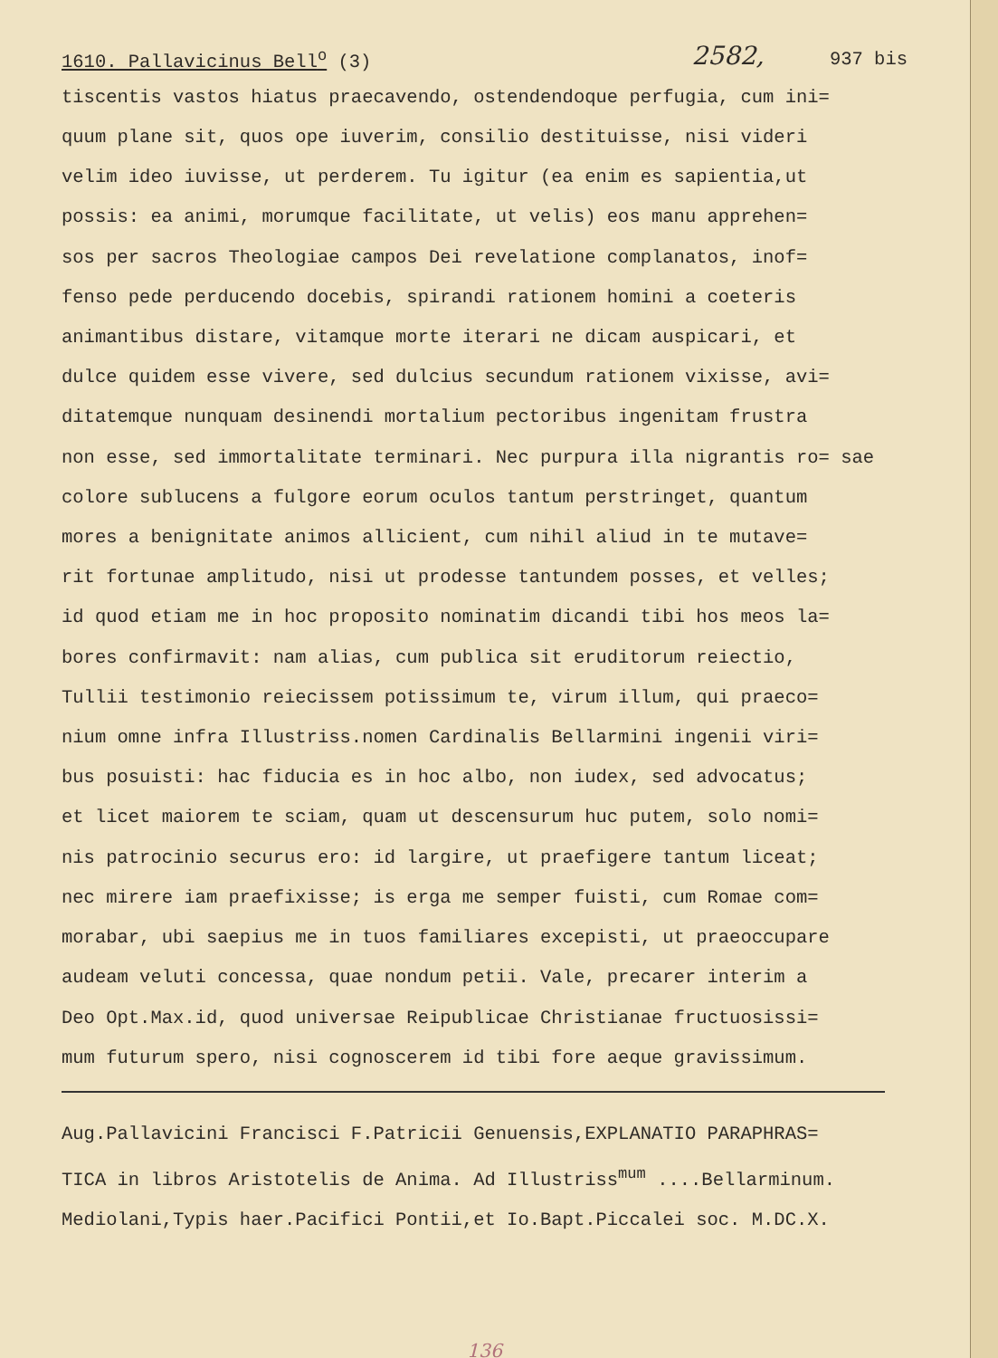1610. Pallavicinus Bell<sup>o</sup> (3) 2582, 937 bis
tiscentis vastos hiatus praecavendo, ostendendoque perfugia, cum ini= quum plane sit, quos ope iuverim, consilio destituisse, nisi videri velim ideo iuvisse, ut perderem. Tu igitur (ea enim es sapientia,ut possis: ea animi, morumque facilitate, ut velis) eos manu apprehen= sos per sacros Theologiae campos Dei revelatione complanatos, inof= fenso pede perducendo docebis, spirandi rationem homini a coeteris animantibus distare, vitamque morte iterari ne dicam auspicari, et dulce quidem esse vivere, sed dulcius secundum rationem vixisse, avi= ditatemque nunquam desinendi mortalium pectoribus ingenitam frustra non esse, sed immortalitate terminari. Nec purpura illa nigrantis ro= sae colore sublucens a fulgore eorum oculos tantum perstringet, quantum mores a benignitate animos allicient, cum nihil aliud in te mutave= rit fortunae amplitudo, nisi ut prodesse tantundem posses, et velles; id quod etiam me in hoc proposito nominatim dicandi tibi hos meos la= bores confirmavit: nam alias, cum publica sit eruditorum reiectio, Tullii testimonio reiecissem potissimum te, virum illum, qui praeco= nium omne infra Illustriss.nomen Cardinalis Bellarmini ingenii viri= bus posuisti: hac fiducia es in hoc albo, non iudex, sed advocatus; et licet maiorem te sciam, quam ut descensurum huc putem, solo nomi= nis patrocinio securus ero: id largire, ut praefigere tantum liceat; nec mirere iam praefixisse; is erga me semper fuisti, cum Romae com= morabar, ubi saepius me in tuos familiares excepisti, ut praeoccupare audeam veluti concessa, quae nondum petii. Vale, precarer interim a Deo Opt.Max.id, quod universae Reipublicae Christianae fructuosissi= mum futurum spero, nisi cognoscerem id tibi fore aeque gravissimum.
Aug.Pallavicini Francisci F.Patricii Genuensis,EXPLANATIO PARAPHRAS= TICA in libros Aristotelis de Anima. Ad Illustriss<sup>mum</sup> ....Bellarminum. Mediolani,Typis haer.Pacifici Pontii,et Io.Bapt.Piccalei soc. M.DC.X.
136